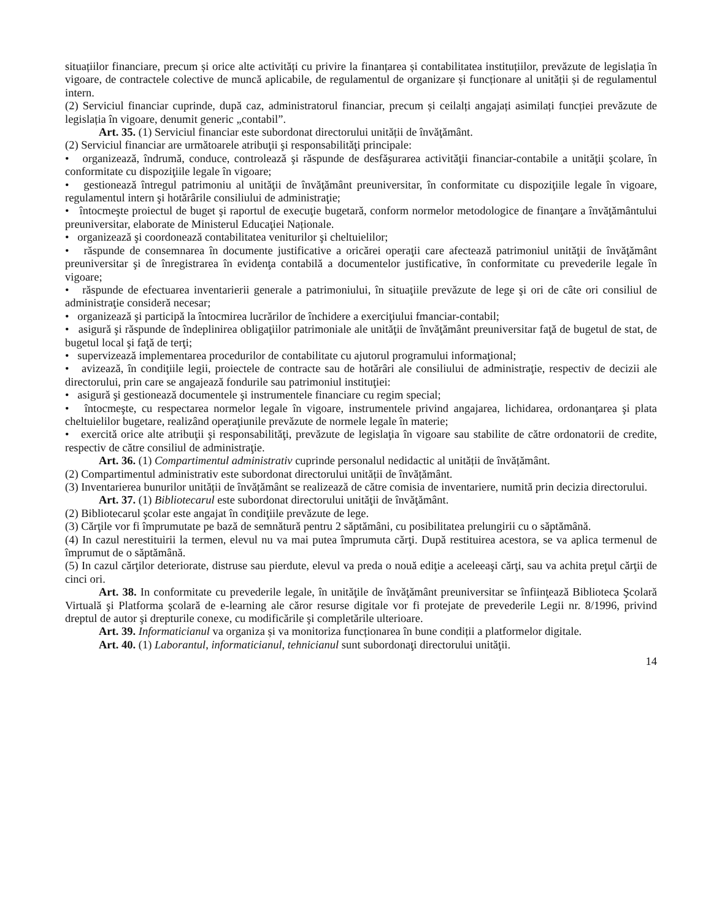situațiilor financiare, precum și orice alte activități cu privire la finanțarea și contabilitatea instituțiilor, prevăzute de legislația în vigoare, de contractele colective de muncă aplicabile, de regulamentul de organizare și funcționare al unității și de regulamentul intern.
(2) Serviciul financiar cuprinde, după caz, administratorul financiar, precum și ceilalți angajați asimilați funcției prevăzute de legislația în vigoare, denumit generic „contabil”.
Art. 35. (1) Serviciul financiar este subordonat directorului unității de învăţământ.
(2) Serviciul financiar are următoarele atribuţii şi responsabilităţi principale:
• organizează, îndrumă, conduce, controlează şi răspunde de desfăşurarea activităţii financiar-contabile a unităţii şcolare, în conformitate cu dispoziţiile legale în vigoare;
• gestionează întregul patrimoniu al unităţii de învăţământ preuniversitar, în conformitate cu dispoziţiile legale în vigoare, regulamentul intern şi hotărârile consiliului de administraţie;
• întocmeşte proiectul de buget şi raportul de execuţie bugetară, conform normelor metodologice de finanţare a învăţământului preuniversitar, elaborate de Ministerul Educaţiei Naționale.
• organizează şi coordonează contabilitatea veniturilor şi cheltuielilor;
• răspunde de consemnarea în documente justificative a oricărei operaţii care afectează patrimoniul unităţii de învăţământ preuniversitar şi de înregistrarea în evidenţa contabilă a documentelor justificative, în conformitate cu prevederile legale în vigoare;
• răspunde de efectuarea inventarierii generale a patrimoniului, în situaţiile prevăzute de lege şi ori de câte ori consiliul de administraţie consideră necesar;
• organizează şi participă la întocmirea lucrărilor de închidere a exerciţiului fmanciar-contabil;
• asigură şi răspunde de îndeplinirea obligaţiilor patrimoniale ale unităţii de învăţământ preuniversitar faţă de bugetul de stat, de bugetul local şi faţă de terţi;
• supervizează implementarea procedurilor de contabilitate cu ajutorul programului informaţional;
• avizează, în condiţiile legii, proiectele de contracte sau de hotărâri ale consiliului de administraţie, respectiv de decizii ale directorului, prin care se angajează fondurile sau patrimoniul instituţiei:
• asigură şi gestionează documentele şi instrumentele financiare cu regim special;
• întocmeşte, cu respectarea normelor legale în vigoare, instrumentele privind angajarea, lichidarea, ordonanţarea şi plata cheltuielilor bugetare, realizând operaţiunile prevăzute de normele legale în materie;
• exercită orice alte atribuţii şi responsabilităţi, prevăzute de legislaţia în vigoare sau stabilite de către ordonatorii de credite, respectiv de către consiliul de administraţie.
Art. 36. (1) Compartimentul administrativ cuprinde personalul nedidactic al unității de învățământ.
(2) Compartimentul administrativ este subordonat directorului unității de învățământ.
(3) Inventarierea bunurilor unității de învățământ se realizează de către comisia de inventariere, numită prin decizia directorului.
Art. 37. (1) Bibliotecarul este subordonat directorului unităţii de învăţământ.
(2) Bibliotecarul şcolar este angajat în condiţiile prevăzute de lege.
(3) Cărţile vor fi împrumutate pe bază de semnătură pentru 2 săptămâni, cu posibilitatea prelungirii cu o săptămână.
(4) In cazul nerestituirii la termen, elevul nu va mai putea împrumuta cărţi. După restituirea acestora, se va aplica termenul de împrumut de o săptămână.
(5) In cazul cărţilor deteriorate, distruse sau pierdute, elevul va preda o nouă ediţie a aceleeaşi cărţi, sau va achita preţul cărţii de cinci ori.
Art. 38. In conformitate cu prevederile legale, în unităţile de învăţământ preuniversitar se înfiinţează Biblioteca Şcolară Virtuală şi Platforma şcolară de e-learning ale căror resurse digitale vor fi protejate de prevederile Legii nr. 8/1996, privind dreptul de autor şi drepturile conexe, cu modificările şi completările ulterioare.
Art. 39. Informaticianul va organiza și va monitoriza funcționarea în bune condiții a platformelor digitale.
Art. 40. (1) Laborantul, informaticianul, tehnicianul sunt subordonaţi directorului unităţii.
14